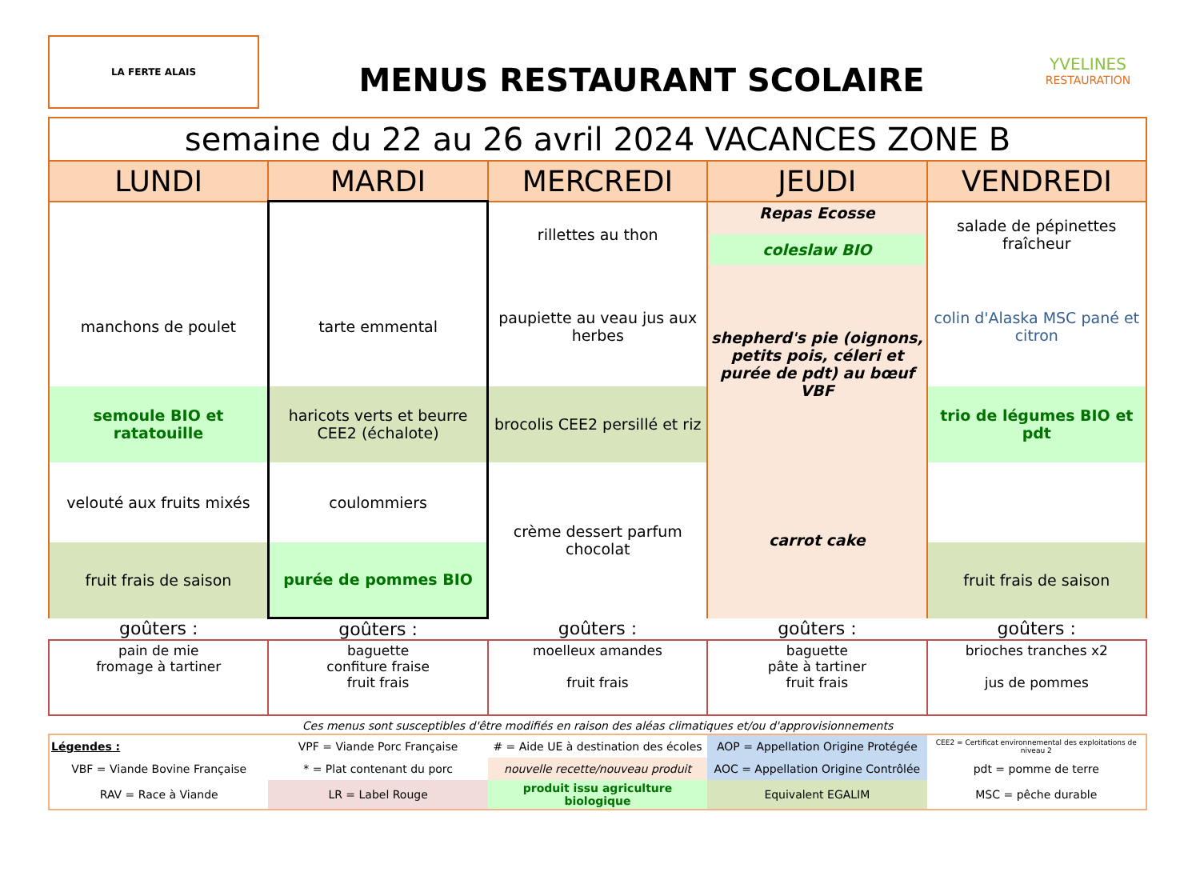LA FERTE ALAIS
MENUS RESTAURANT SCOLAIRE
YVELINES
RESTAURATION
| semaine du 22 au 26 avril 2024 VACANCES ZONE B | | | | |
| --- | --- | --- | --- | --- |
| LUNDI | MARDI | MERCREDI | JEUDI | VENDREDI |
| | | rillettes au thon | Repas Ecosse coleslaw BIO | salade de pépinettes fraîcheur |
| manchons de poulet | tarte emmental | paupiette au veau jus aux herbes | shepherd's pie (oignons, petits pois, céleri et purée de pdt) au bœuf VBF | colin d'Alaska MSC pané et citron |
| semoule BIO et ratatouille | haricots verts et beurre CEE2 (échalote) | brocolis CEE2 persillé et riz | | trio de légumes BIO et pdt |
| velouté aux fruits mixés | coulommiers | crème dessert parfum chocolat | carrot cake | |
| fruit frais de saison | purée de pommes BIO | | | fruit frais de saison |
| goûters : | goûters : | goûters : | goûters : | goûters : |
| pain de mie fromage à tartiner | baguette confiture fraise fruit frais | moelleux amandes fruit frais | baguette pâte à tartiner fruit frais | brioches tranches x2 jus de pommes |
Ces menus sont susceptibles d'être modifiés en raison des aléas climatiques et/ou d'approvisionnements
| Légendes : | VPF = Viande Porc Française | # = Aide UE à destination des écoles | AOP = Appellation Origine Protégée | CEE2 = Certificat environnemental des exploitations de niveau 2 |
| VBF = Viande Bovine Française | * = Plat contenant du porc | nouvelle recette/nouveau produit | AOC = Appellation Origine Contrôlée | pdt = pomme de terre |
| RAV = Race à Viande | LR = Label Rouge | produit issu agriculture biologique | Equivalent EGALIM | MSC = pêche durable |